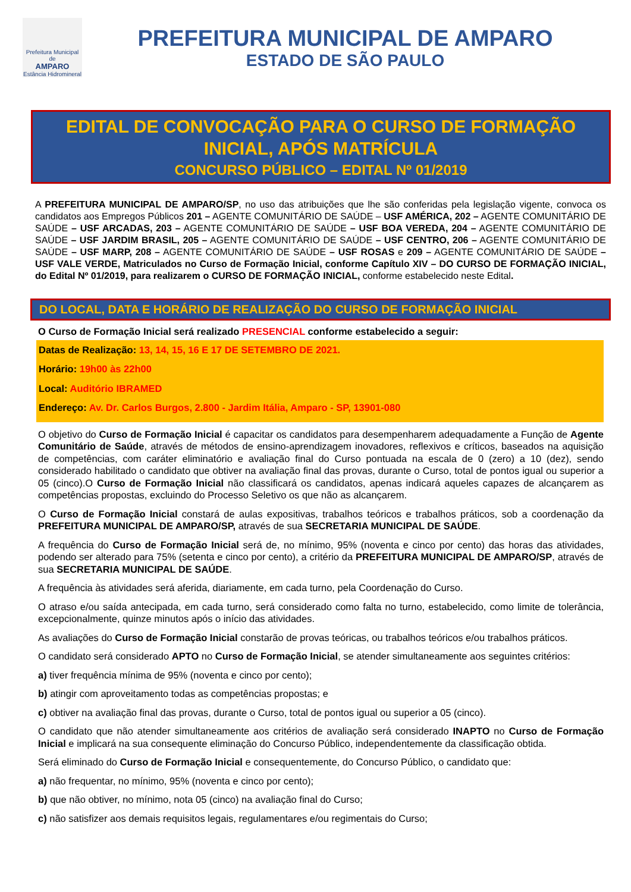Prefeitura Municipal de
AMPARO
Estância Hidromineral
PREFEITURA MUNICIPAL DE AMPARO
ESTADO DE SÃO PAULO
EDITAL DE CONVOCAÇÃO PARA O CURSO DE FORMAÇÃO INICIAL, APÓS MATRÍCULA
CONCURSO PÚBLICO – EDITAL Nº 01/2019
A PREFEITURA MUNICIPAL DE AMPARO/SP, no uso das atribuições que lhe são conferidas pela legislação vigente, convoca os candidatos aos Empregos Públicos 201 – AGENTE COMUNITÁRIO DE SAÚDE – USF AMÉRICA, 202 – AGENTE COMUNITÁRIO DE SAÚDE – USF ARCADAS, 203 – AGENTE COMUNITÁRIO DE SAÚDE – USF BOA VEREDA, 204 – AGENTE COMUNITÁRIO DE SAÚDE – USF JARDIM BRASIL, 205 – AGENTE COMUNITÁRIO DE SAÚDE – USF CENTRO, 206 – AGENTE COMUNITÁRIO DE SAÚDE – USF MARP, 208 – AGENTE COMUNITÁRIO DE SAÚDE – USF ROSAS e 209 – AGENTE COMUNITÁRIO DE SAÚDE – USF VALE VERDE, Matriculados no Curso de Formação Inicial, conforme Capítulo XIV – DO CURSO DE FORMAÇÃO INICIAL, do Edital Nº 01/2019, para realizarem o CURSO DE FORMAÇÃO INICIAL, conforme estabelecido neste Edital.
DO LOCAL, DATA E HORÁRIO DE REALIZAÇÃO DO CURSO DE FORMAÇÃO INICIAL
O Curso de Formação Inicial será realizado PRESENCIAL conforme estabelecido a seguir:
Datas de Realização: 13, 14, 15, 16 E 17 DE SETEMBRO DE 2021.
Horário: 19h00 às 22h00
Local: Auditório IBRAMED
Endereço: Av. Dr. Carlos Burgos, 2.800 - Jardim Itália, Amparo - SP, 13901-080
O objetivo do Curso de Formação Inicial é capacitar os candidatos para desempenharem adequadamente a Função de Agente Comunitário de Saúde, através de métodos de ensino-aprendizagem inovadores, reflexivos e críticos, baseados na aquisição de competências, com caráter eliminatório e avaliação final do Curso pontuada na escala de 0 (zero) a 10 (dez), sendo considerado habilitado o candidato que obtiver na avaliação final das provas, durante o Curso, total de pontos igual ou superior a 05 (cinco).O Curso de Formação Inicial não classificará os candidatos, apenas indicará aqueles capazes de alcançarem as competências propostas, excluindo do Processo Seletivo os que não as alcançarem.
O Curso de Formação Inicial constará de aulas expositivas, trabalhos teóricos e trabalhos práticos, sob a coordenação da PREFEITURA MUNICIPAL DE AMPARO/SP, através de sua SECRETARIA MUNICIPAL DE SAÚDE.
A frequência do Curso de Formação Inicial será de, no mínimo, 95% (noventa e cinco por cento) das horas das atividades, podendo ser alterado para 75% (setenta e cinco por cento), a critério da PREFEITURA MUNICIPAL DE AMPARO/SP, através de sua SECRETARIA MUNICIPAL DE SAÚDE.
A frequência às atividades será aferida, diariamente, em cada turno, pela Coordenação do Curso.
O atraso e/ou saída antecipada, em cada turno, será considerado como falta no turno, estabelecido, como limite de tolerância, excepcionalmente, quinze minutos após o início das atividades.
As avaliações do Curso de Formação Inicial constarão de provas teóricas, ou trabalhos teóricos e/ou trabalhos práticos.
O candidato será considerado APTO no Curso de Formação Inicial, se atender simultaneamente aos seguintes critérios:
a) tiver frequência mínima de 95% (noventa e cinco por cento);
b) atingir com aproveitamento todas as competências propostas; e
c) obtiver na avaliação final das provas, durante o Curso, total de pontos igual ou superior a 05 (cinco).
O candidato que não atender simultaneamente aos critérios de avaliação será considerado INAPTO no Curso de Formação Inicial e implicará na sua consequente eliminação do Concurso Público, independentemente da classificação obtida.
Será eliminado do Curso de Formação Inicial e consequentemente, do Concurso Público, o candidato que:
a) não frequentar, no mínimo, 95% (noventa e cinco por cento);
b) que não obtiver, no mínimo, nota 05 (cinco) na avaliação final do Curso;
c) não satisfizer aos demais requisitos legais, regulamentares e/ou regimentais do Curso;